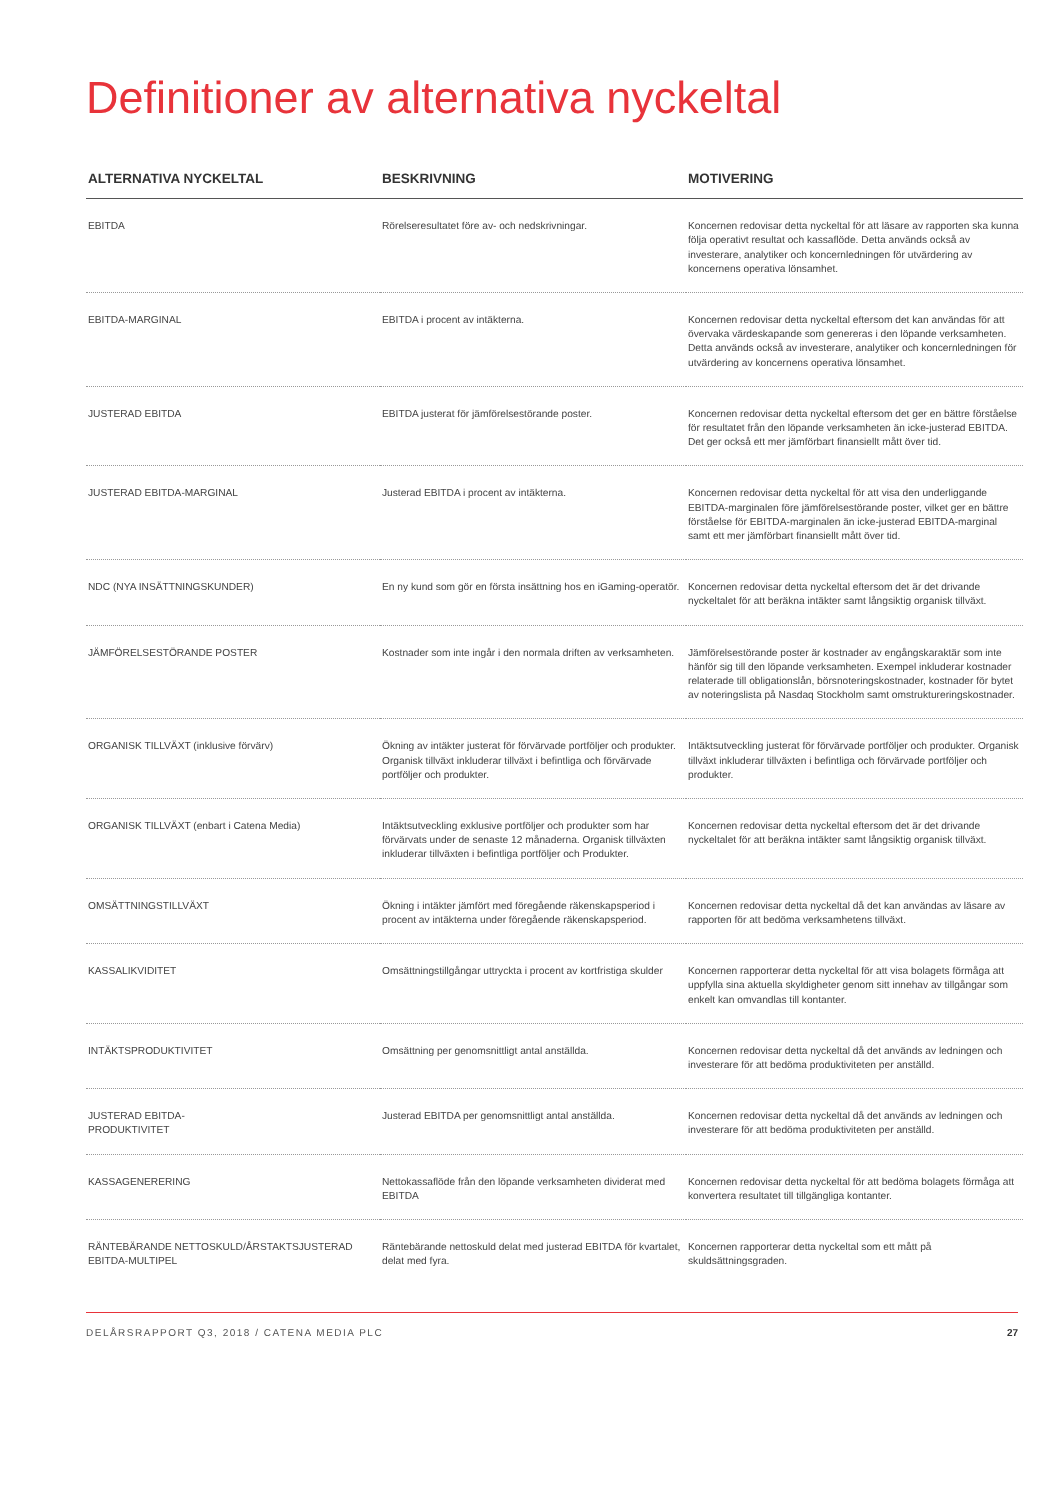Definitioner av alternativa nyckeltal
| ALTERNATIVA NYCKELTAL | BESKRIVNING | MOTIVERING |
| --- | --- | --- |
| EBITDA | Rörelseresultatet före av- och nedskrivningar. | Koncernen redovisar detta nyckeltal för att läsare av rapporten ska kunna följa operativt resultat och kassaflöde. Detta används också av investerare, analytiker och koncernledningen för utvärdering av koncernens operativa lönsamhet. |
| EBITDA-MARGINAL | EBITDA i procent av intäkterna. | Koncernen redovisar detta nyckeltal eftersom det kan användas för att övervaka värdeskapande som genereras i den löpande verksamheten. Detta används också av investerare, analytiker och koncernledningen för utvärdering av koncernens operativa lönsamhet. |
| JUSTERAD EBITDA | EBITDA justerat för jämförelsestörande poster. | Koncernen redovisar detta nyckeltal eftersom det ger en bättre förståelse för resultatet från den löpande verksamheten än icke-justerad EBITDA. Det ger också ett mer jämförbart finansiellt mått över tid. |
| JUSTERAD EBITDA-MARGINAL | Justerad EBITDA i procent av intäkterna. | Koncernen redovisar detta nyckeltal för att visa den underliggande EBITDA-marginalen före jämförelsestörande poster, vilket ger en bättre förståelse för EBITDA-marginalen än icke-justerad EBITDA-marginal samt ett mer jämförbart finansiellt mått över tid. |
| NDC (NYA INSÄTTNINGSKUNDER) | En ny kund som gör en första insättning hos en iGaming-operatör. | Koncernen redovisar detta nyckeltal eftersom det är det drivande nyckeltalet för att beräkna intäkter samt långsiktig organisk tillväxt. |
| JÄMFÖRELSESTÖRANDE POSTER | Kostnader som inte ingår i den normala driften av verksamheten. | Jämförelsestörande poster är kostnader av engångskaraktär som inte hänför sig till den löpande verksamheten. Exempel inkluderar kostnader relaterade till obligationslån, börsnoteringskostnader, kostnader för bytet av noteringslista på Nasdaq Stockholm samt omstruktureringskostnader. |
| ORGANISK TILLVÄXT (inklusive förvärv) | Ökning av intäkter justerat för förvärvade portföljer och produkter. Organisk tillväxt inkluderar tillväxt i befintliga och förvärvade portföljer och produkter. | Intäktsutveckling justerat för förvärvade portföljer och produkter. Organisk tillväxt inkluderar tillväxten i befintliga och förvärvade portföljer och produkter. |
| ORGANISK TILLVÄXT (enbart i Catena Media) | Intäktsutveckling exklusive portföljer och produkter som har förvärvats under de senaste 12 månaderna. Organisk tillväxten inkluderar tillväxten i befintliga portföljer och Produkter. | Koncernen redovisar detta nyckeltal eftersom det är det drivande nyckeltalet för att beräkna intäkter samt långsiktig organisk tillväxt. |
| OMSÄTTNINGSTILLVÄXT | Ökning i intäkter jämfört med föregående räkenskapsperiod i procent av intäkterna under föregående räkenskapsperiod. | Koncernen redovisar detta nyckeltal då det kan användas av läsare av rapporten för att bedöma verksamhetens tillväxt. |
| KASSALIKVIDITET | Omsättningstillgångar uttryckta i procent av kortfristiga skulder | Koncernen rapporterar detta nyckeltal för att visa bolagets förmåga att uppfylla sina aktuella skyldigheter genom sitt innehav av tillgångar som enkelt kan omvandlas till kontanter. |
| INTÄKTSPRODUKTIVITET | Omsättning per genomsnittligt antal anställda. | Koncernen redovisar detta nyckeltal då det används av ledningen och investerare för att bedöma produktiviteten per anställd. |
| JUSTERAD EBITDA- PRODUKTIVITET | Justerad EBITDA per genomsnittligt antal anställda. | Koncernen redovisar detta nyckeltal då det används av ledningen och investerare för att bedöma produktiviteten per anställd. |
| KASSAGENERERING | Nettokassaflöde från den löpande verksamheten dividerat med EBITDA | Koncernen redovisar detta nyckeltal för att bedöma bolagets förmåga att konvertera resultatet till tillgängliga kontanter. |
| RÄNTEBÄRANDE NETTOSKULD/ÅRSTAKTSJUSTERAD EBITDA-MULTIPEL | Räntebärande nettoskuld delat med justerad EBITDA för kvartalet, delat med fyra. | Koncernen rapporterar detta nyckeltal som ett mått på skuldsättningsgraden. |
DELÅRSRAPPORT Q3, 2018 / CATENA MEDIA PLC 27